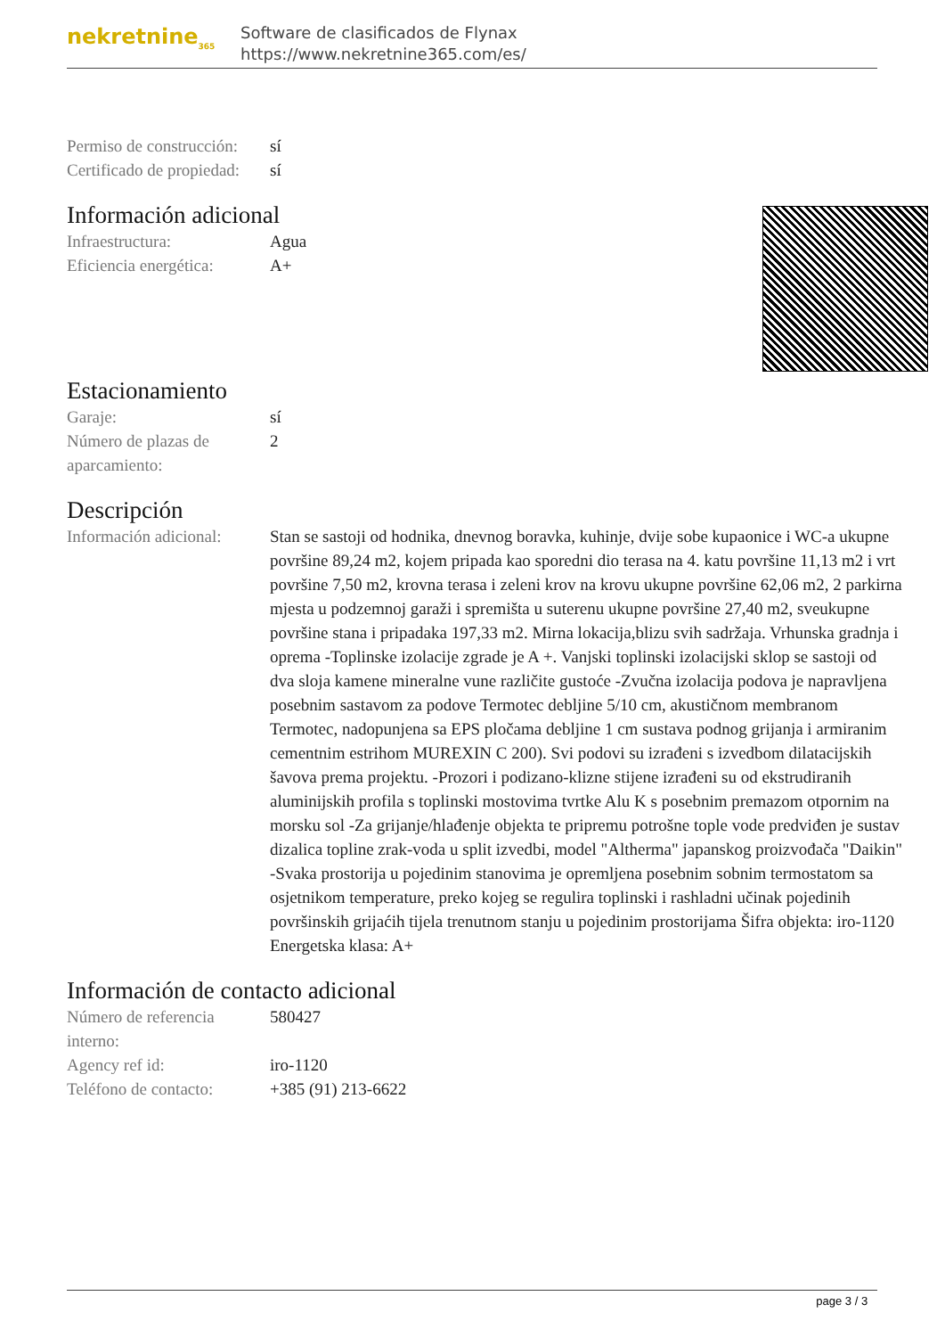nekretnine<sub>365</sub>
Software de clasificados de Flynax
https://www.nekretnine365.com/es/
| Permiso de construcción: | sí |
| Certificado de propiedad: | sí |
Información adicional
| Infraestructura: | Agua |
| Eficiencia energética: | A+ |
Estacionamiento
| Garaje: | sí |
| Número de plazas de aparcamiento: | 2 |
Descripción
| Información adicional: | Stan se sastoji od hodnika, dnevnog boravka, kuhinje, dvije sobe kupaonice i WC-a ukupne površine 89,24 m2, kojem pripada kao sporedni dio terasa na 4. katu površine 11,13 m2 i vrt površine 7,50 m2, krovna terasa i zeleni krov na krovu ukupne površine 62,06 m2, 2 parkirna mjesta u podzemnoj garaži i spremišta u suterenu ukupne površine 27,40 m2, sveukupne površine stana i pripadaka 197,33 m2. Mirna lokacija,blizu svih sadržaja. Vrhunska gradnja i oprema -Toplinske izolacije zgrade je A +. Vanjski toplinski izolacijski sklop se sastoji od dva sloja kamene mineralne vune različite gustoće -Zvučna izolacija podova je napravljena posebnim sastavom za podove Termotec debljine 5/10 cm, akustičnom membranom Termotec, nadopunjena sa EPS pločama debljine 1 cm sustava podnog grijanja i armiranim cementnim estrihom MUREXIN C 200). Svi podovi su izrađeni s izvedbom dilatacijskih šavova prema projektu. -Prozori i podizano-klizne stijene izrađeni su od ekstrudiranih aluminijskih profila s toplinski mostovima tvrtke Alu K s posebnim premazom otpornim na morsku sol -Za grijanje/hlađenje objekta te pripremu potrošne tople vode predviđen je sustav dizalica topline zrak-voda u split izvedbi, model "Altherma" japanskog proizvođača "Daikin" -Svaka prostorija u pojedinim stanovima je opremljena posebnim sobnim termostatom sa osjetnikom temperature, preko kojeg se regulira toplinski i rashladni učinak pojedinih površinskih grijaćih tijela trenutnom stanju u pojedinim prostorijama Šifra objekta: iro-1120 Energetska klasa: A+ |
Información de contacto adicional
| Número de referencia interno: | 580427 |
| Agency ref id: | iro-1120 |
| Teléfono de contacto: | +385 (91) 213-6622 |
page 3 / 3